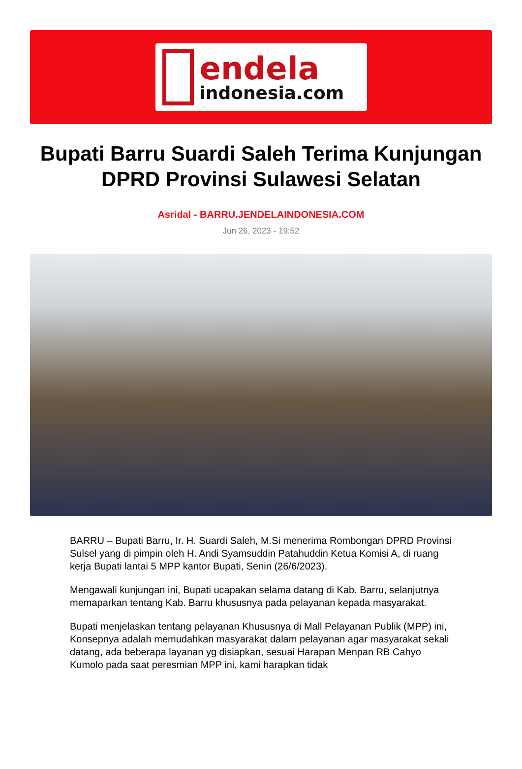endela
indonesia.com
Bupati Barru Suardi Saleh Terima Kunjungan DPRD Provinsi Sulawesi Selatan
Asridal - BARRU.JENDELAINDONESIA.COM
Jun 26, 2023 - 19:52
BARRU – Bupati Barru, Ir. H. Suardi Saleh, M.Si menerima Rombongan DPRD Provinsi Sulsel yang di pimpin oleh H. Andi Syamsuddin Patahuddin Ketua Komisi A, di ruang kerja Bupati lantai 5 MPP kantor Bupati, Senin (26/6/2023).
Mengawali kunjungan ini, Bupati ucapakan selama datang di Kab. Barru, selanjutnya memaparkan tentang Kab. Barru khususnya pada pelayanan kepada masyarakat.
Bupati menjelaskan tentang pelayanan Khususnya di Mall Pelayanan Publik (MPP) ini, Konsepnya adalah memudahkan masyarakat dalam pelayanan agar masyarakat sekali datang, ada beberapa layanan yg disiapkan, sesuai Harapan Menpan RB Cahyo Kumolo pada saat peresmian MPP ini, kami harapkan tidak